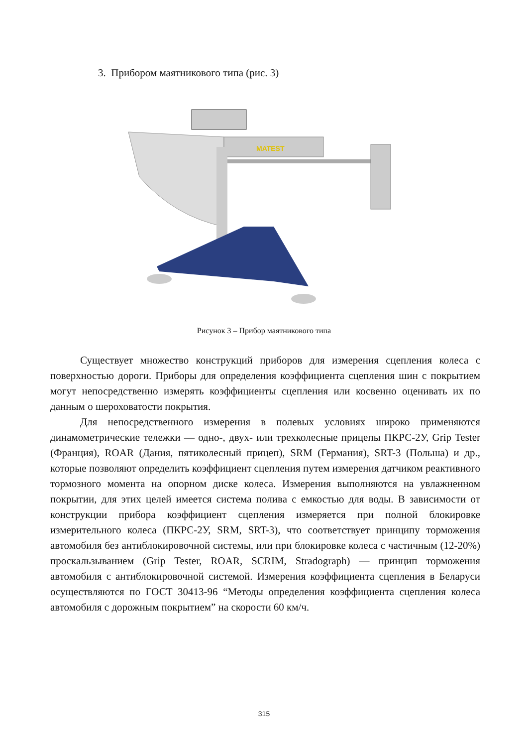3. Прибором маятникового типа (рис. 3)
MATEST
Рисунок 3 – Прибор маятникового типа
Существует множество конструкций приборов для измерения сцепления колеса с поверхностью дороги. Приборы для определения коэффициента сцепления шин с покрытием могут непосредственно измерять коэффициенты сцепления или косвенно оценивать их по данным о шероховатости покрытия.
Для непосредственного измерения в полевых условиях широко применяются динамометрические тележки — одно-, двух- или трехколесные прицепы ПКРС-2У, Grip Tester (Франция), ROAR (Дания, пятиколесный прицеп), SRM (Германия), SRT-3 (Польша) и др., которые позволяют определить коэффициент сцепления путем измерения датчиком реактивного тормозного момента на опорном диске колеса. Измерения выполняются на увлажненном покрытии, для этих целей имеется система полива с емкостью для воды. В зависимости от конструкции прибора коэффициент сцепления измеряется при полной блокировке измерительного колеса (ПКРС-2У, SRM, SRT-3), что соответствует принципу торможения автомобиля без антиблокировочной системы, или при блокировке колеса с частичным (12-20%) проскальзыванием (Grip Tester, ROAR, SCRIM, Stradograph) — принцип торможения автомобиля с антиблокировочной системой. Измерения коэффициента сцепления в Беларуси осуществляются по ГОСТ 30413-96 “Методы определения коэффициента сцепления колеса автомобиля с дорожным покрытием” на скорости 60 км/ч.
315